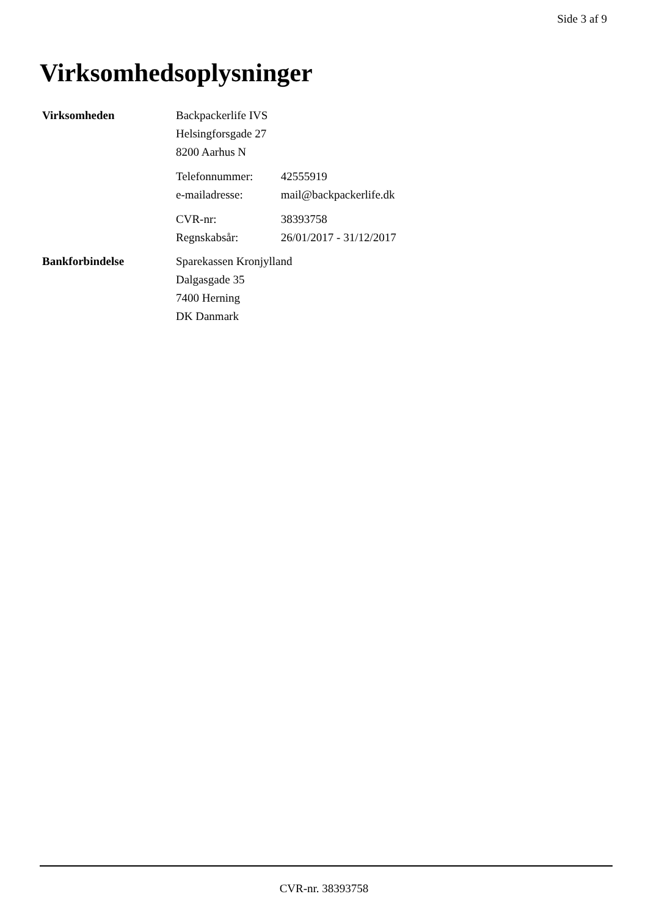Side 3 af 9
Virksomhedsoplysninger
Virksomheden
Backpackerlife IVS
Helsingforsgade 27
8200 Aarhus N
Telefonnummer: 42555919
e-mailadresse: mail@backpackerlife.dk
CVR-nr: 38393758
Regnskabsår: 26/01/2017 - 31/12/2017
Bankforbindelse
Sparekassen Kronjylland
Dalgasgade 35
7400 Herning
DK Danmark
CVR-nr. 38393758